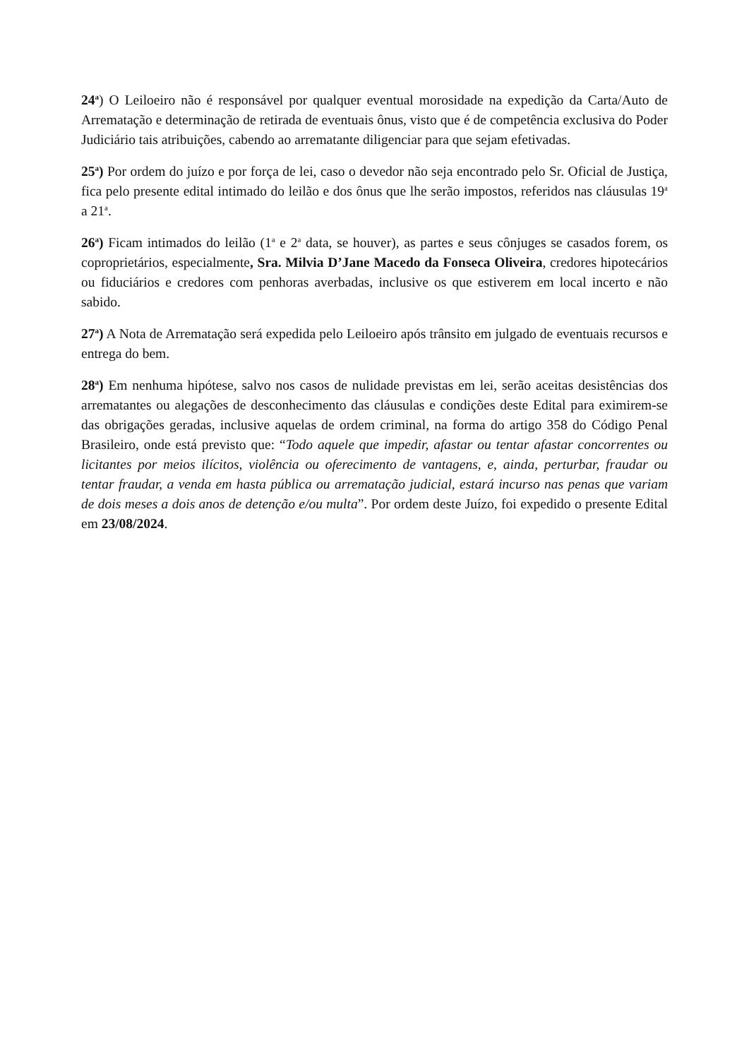24<sup>a</sup>) O Leiloeiro não é responsável por qualquer eventual morosidade na expedição da Carta/Auto de Arrematação e determinação de retirada de eventuais ônus, visto que é de competência exclusiva do Poder Judiciário tais atribuições, cabendo ao arrematante diligenciar para que sejam efetivadas.
25<sup>a</sup>) Por ordem do juízo e por força de lei, caso o devedor não seja encontrado pelo Sr. Oficial de Justiça, fica pelo presente edital intimado do leilão e dos ônus que lhe serão impostos, referidos nas cláusulas 19<sup>a</sup> a 21<sup>a</sup>.
26<sup>a</sup>) Ficam intimados do leilão (1<sup>a</sup> e 2<sup>a</sup> data, se houver), as partes e seus cônjuges se casados forem, os coproprietários, especialmente, Sra. Milvia D’Jane Macedo da Fonseca Oliveira, credores hipotecários ou fiduciários e credores com penhoras averbadas, inclusive os que estiverem em local incerto e não sabido.
27<sup>a</sup>) A Nota de Arrematação será expedida pelo Leiloeiro após trânsito em julgado de eventuais recursos e entrega do bem.
28<sup>a</sup>) Em nenhuma hipótese, salvo nos casos de nulidade previstas em lei, serão aceitas desistências dos arrematantes ou alegações de desconhecimento das cláusulas e condições deste Edital para eximirem-se das obrigações geradas, inclusive aquelas de ordem criminal, na forma do artigo 358 do Código Penal Brasileiro, onde está previsto que: “Todo aquele que impedir, afastar ou tentar afastar concorrentes ou licitantes por meios ilícitos, violência ou oferecimento de vantagens, e, ainda, perturbar, fraudar ou tentar fraudar, a venda em hasta pública ou arrematação judicial, estará incurso nas penas que variam de dois meses a dois anos de detenção e/ou multa”. Por ordem deste Juízo, foi expedido o presente Edital em 23/08/2024.